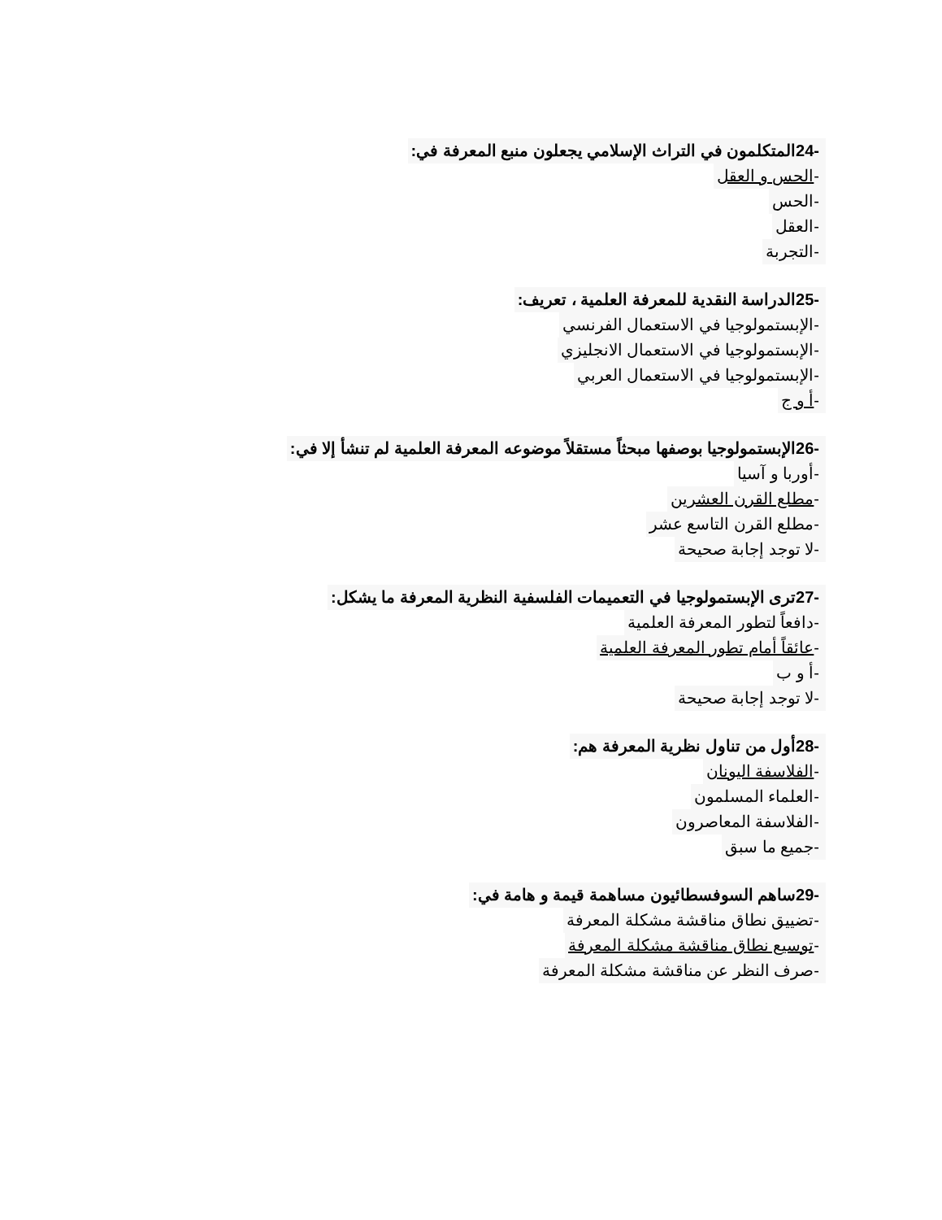-24المتكلمون في التراث الإسلامي يجعلون منبع المعرفة في:
-الحس و العقل
-الحس
-العقل
-التجربة
-25الدراسة النقدية للمعرفة العلمية ، تعريف:
-الإبستمولوجيا في الاستعمال الفرنسي
-الإبستمولوجيا في الاستعمال الانجليزي
-الإبستمولوجيا في الاستعمال العربي
-أ و ج
-26الإبستمولوجيا بوصفها مبحثاً مستقلاً موضوعه المعرفة العلمية لم تنشأ إلا في:
-أوربا و آسيا
-مطلع القرن العشرين
-مطلع القرن التاسع عشر
-لا توجد إجابة صحيحة
-27ترى الإبستمولوجيا في التعميمات الفلسفية النظرية المعرفة ما يشكل:
-دافعاً لتطور المعرفة العلمية
-عائقاً أمام تطور المعرفة العلمية
-أ و ب
-لا توجد إجابة صحيحة
-28أول من تناول نظرية المعرفة هم:
-الفلاسفة اليونان
-العلماء المسلمون
-الفلاسفة المعاصرون
-جميع ما سبق
-29ساهم السوفسطائيون مساهمة قيمة و هامة في:
-تضييق نطاق مناقشة مشكلة المعرفة
-توسيع نطاق مناقشة مشكلة المعرفة
-صرف النظر عن مناقشة مشكلة المعرفة